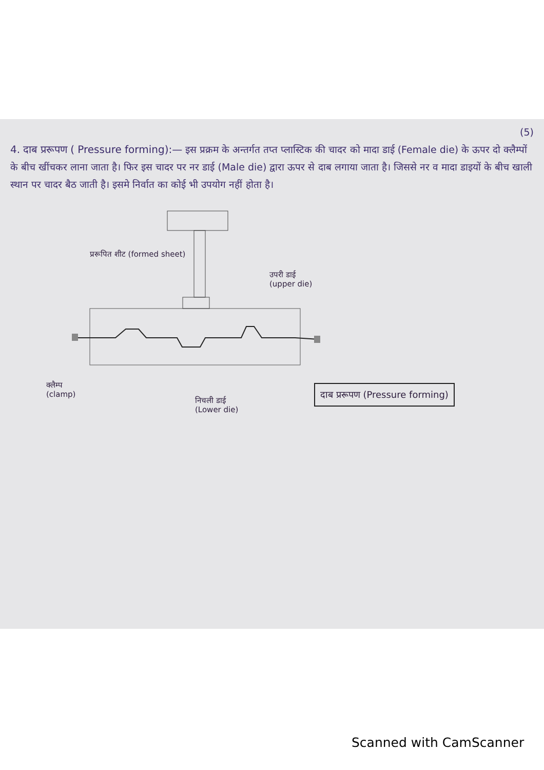(5)
4. दाब प्ररूपण ( Pressure forming):—
इस प्रक्रम के अन्तर्गत तप्त प्लास्टिक की चादर को मादा डाई (Female die) के ऊपर दो क्लैम्पों के बीच खींचकर लाना जाता है। फिर इस चादर पर नर डाई (Male die) द्वारा ऊपर से दाब लगाया जाता है। जिससे नर व मादा डाइयों के बीच खाली स्थान पर चादर बैठ जाती है। इसमे निर्वात का कोई भी उपयोग नहीं होता है।
प्ररूपित शीट (formed sheet)
उपरी डाई
(upper die)
क्लैम्प
(clamp)
निचली डाई
(Lower die)
दाब प्ररूपण (Pressure forming)
Scanned with CamScanner